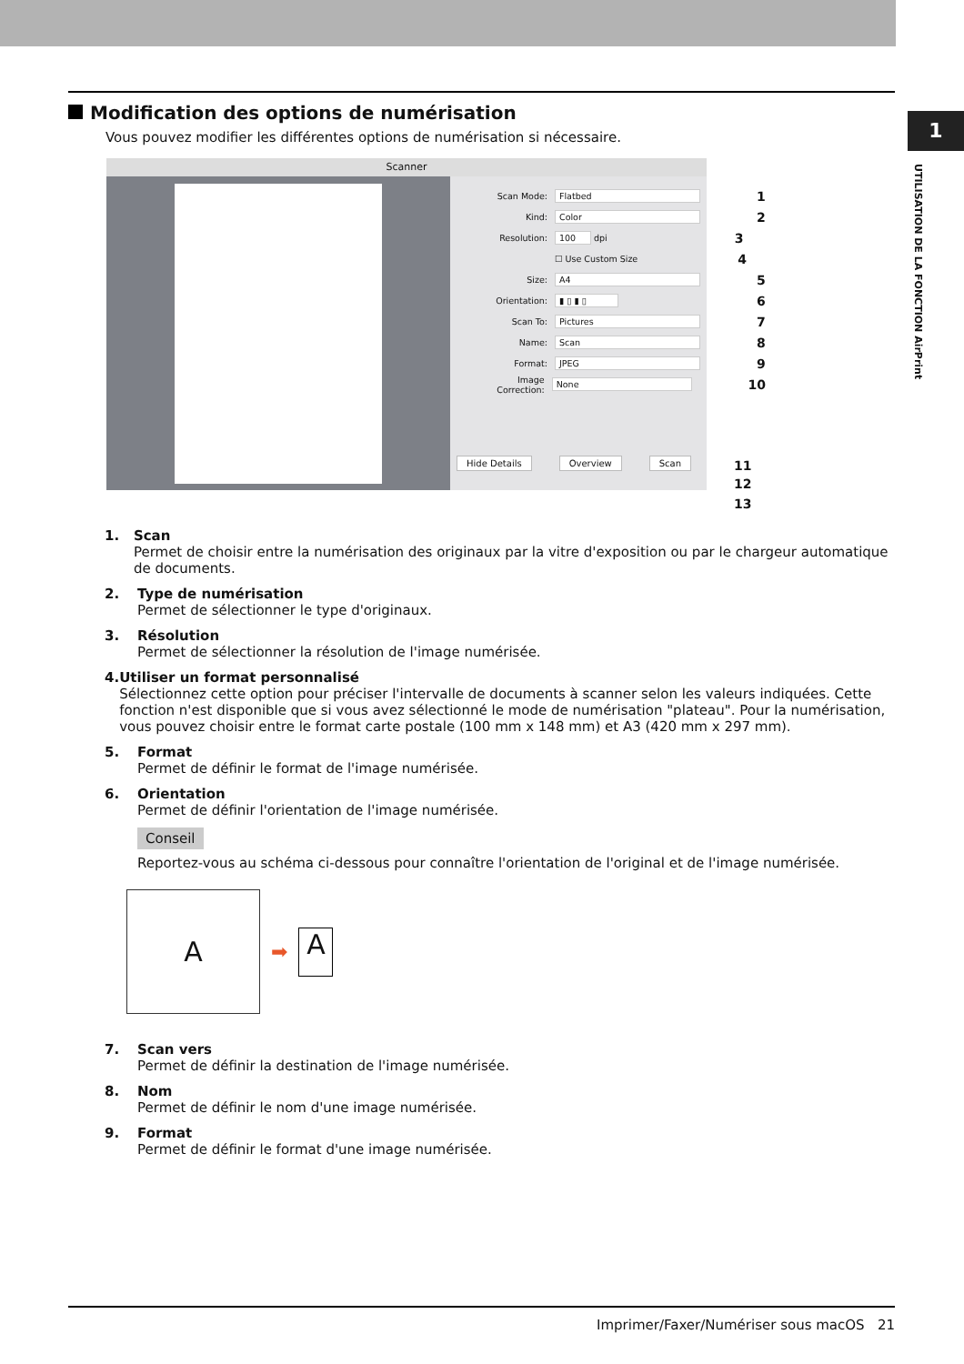1
UTILISATION DE LA FONCTION AirPrint
Modification des options de numérisation
Vous pouvez modifier les différentes options de numérisation si nécessaire.
Scanner
Scan Mode: Flatbed 1
Kind: Color 2
Resolution: 100 dpi 3
☐ Use Custom Size 4
Size: A4 5
Orientation: ▮ ▯ ▮ ▯ 6
Scan To: Pictures 7
Name: Scan 8
Format: JPEG 9
Image Correction: None 10
Hide Details Overview Scan 11
12
13
1. Scan
Permet de choisir entre la numérisation des originaux par la vitre d'exposition ou par le chargeur automatique de documents.
2. Type de numérisation
Permet de sélectionner le type d'originaux.
3. Résolution
Permet de sélectionner la résolution de l'image numérisée.
4. Utiliser un format personnalisé
Sélectionnez cette option pour préciser l'intervalle de documents à scanner selon les valeurs indiquées. Cette fonction n'est disponible que si vous avez sélectionné le mode de numérisation "plateau". Pour la numérisation, vous pouvez choisir entre le format carte postale (100 mm x 148 mm) et A3 (420 mm x 297 mm).
5. Format
Permet de définir le format de l'image numérisée.
6. Orientation
Permet de définir l'orientation de l'image numérisée.
Conseil
Reportez-vous au schéma ci-dessous pour connaître l'orientation de l'original et de l'image numérisée.
A
➡
A
7. Scan vers
Permet de définir la destination de l'image numérisée.
8. Nom
Permet de définir le nom d'une image numérisée.
9. Format
Permet de définir le format d'une image numérisée.
Imprimer/Faxer/Numériser sous macOS 21